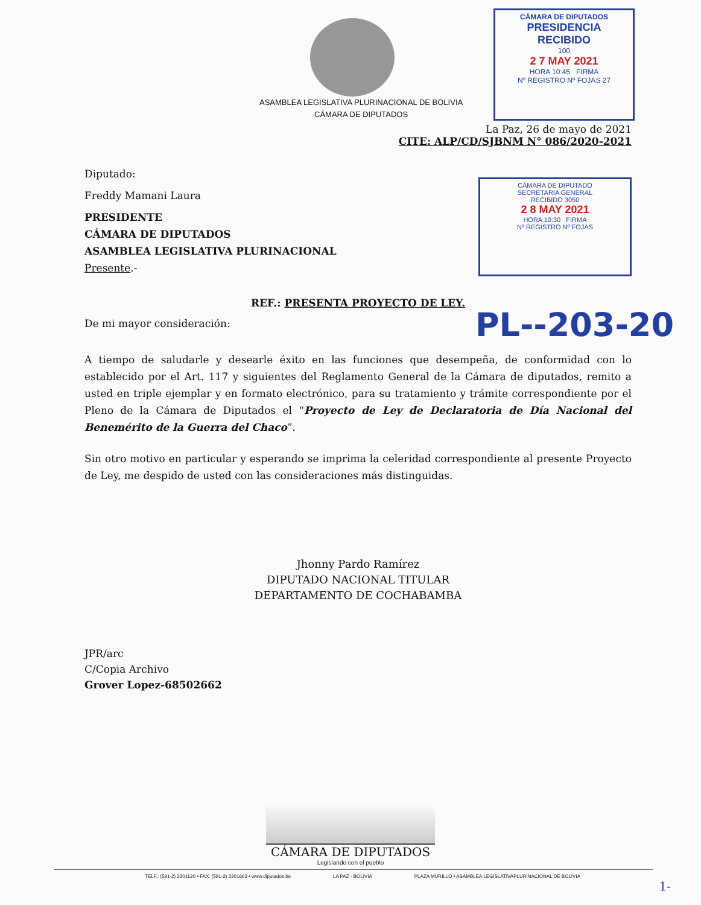ASAMBLEA LEGISLATIVA PLURINACIONAL DE BOLIVIA
CÁMARA DE DIPUTADOS
CÁMARA DE DIPUTADOS
PRESIDENCIA
RECIBIDO
100
2 7 MAY 2021
HORA 10:45 FIRMA
Nº REGISTRO Nº FOJAS 27
La Paz, 26 de mayo de 2021
CITE: ALP/CD/SJBNM N° 086/2020-2021
Diputado:
Freddy Mamani Laura
PRESIDENTE
CÁMARA DE DIPUTADOS
ASAMBLEA LEGISLATIVA PLURINACIONAL
Presente.-
CÁMARA DE DIPUTADO
SECRETARIA GENERAL
RECIBIDO 3050
2 8 MAY 2021
HORA 10:30 FIRMA
Nº REGISTRO Nº FOJAS
REF.: PRESENTA PROYECTO DE LEY.
De mi mayor consideración:
PL--203-20
A tiempo de saludarle y desearle éxito en las funciones que desempeña, de conformidad con lo establecido por el Art. 117 y siguientes del Reglamento General de la Cámara de diputados, remito a usted en triple ejemplar y en formato electrónico, para su tratamiento y trámite correspondiente por el Pleno de la Cámara de Diputados el “Proyecto de Ley de Declaratoria de Día Nacional del Benemérito de la Guerra del Chaco”.
Sin otro motivo en particular y esperando se imprima la celeridad correspondiente al presente Proyecto de Ley, me despido de usted con las consideraciones más distinguidas.
Jhonny Pardo Ramírez
DIPUTADO NACIONAL TITULAR
DEPARTAMENTO DE COCHABAMBA
JPR/arc
C/Copia Archivo
Grover Lopez-68502662
CÁMARA DE DIPUTADOS
Legislando con el pueblo
TELF.: (591-2) 2201120 • FAX: (591-2) 2201663 • www.diputados.bo LA PAZ - BOLIVIA PLAZA MURILLO • ASAMBLEA LEGISLATIVAPLURINACIONAL DE BOLIVIA
1-